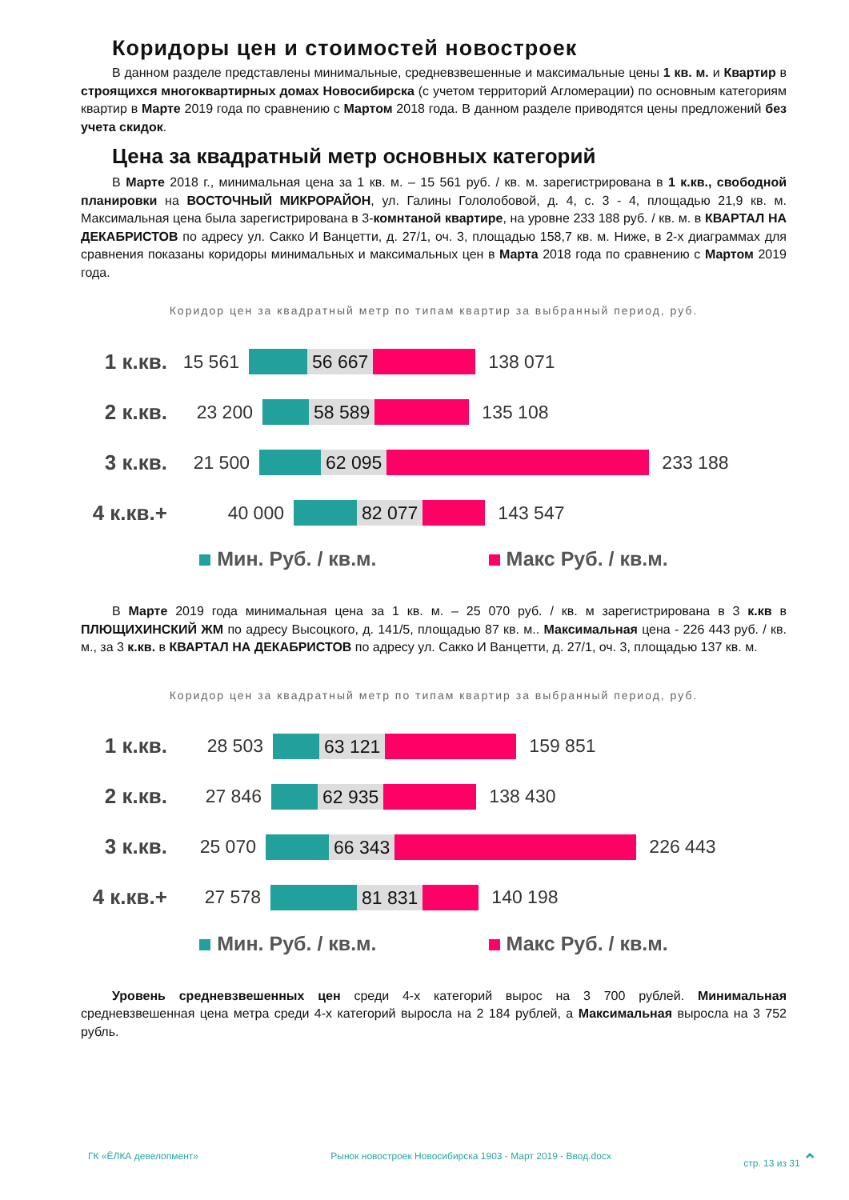Коридоры цен и стоимостей новостроек
В данном разделе представлены минимальные, средневзвешенные и максимальные цены 1 кв. м. и Квартир в строящихся многоквартирных домах Новосибирска (с учетом территорий Агломерации) по основным категориям квартир в Марте 2019 года по сравнению с Мартом 2018 года. В данном разделе приводятся цены предложений без учета скидок.
Цена за квадратный метр основных категорий
В Марте 2018 г., минимальная цена за 1 кв. м. – 15 561 руб. / кв. м. зарегистрирована в 1 к.кв., свободной планировки на ВОСТОЧНЫЙ МИКРОРАЙОН, ул. Галины Гололобовой, д. 4, с. 3 - 4, площадью 21,9 кв. м. Максимальная цена была зарегистрирована в 3-комнтаной квартире, на уровне 233 188 руб. / кв. м. в КВАРТАЛ НА ДЕКАБРИСТОВ по адресу ул. Сакко И Ванцетти, д. 27/1, оч. 3, площадью 158,7 кв. м. Ниже, в 2-х диаграммах для сравнения показаны коридоры минимальных и максимальных цен в Марта 2018 года по сравнению с Мартом 2019 года.
Коридор цен за квадратный метр по типам квартир за выбранный период, руб.
1 к.кв. 15 561 56 667 138 071
2 к.кв. 23 200 58 589 135 108
3 к.кв. 21 500 62 095 233 188
4 к.кв.+ 40 000 82 077 143 547
Мин. Руб. / кв.м. Макс Руб. / кв.м.
В Марте 2019 года минимальная цена за 1 кв. м. – 25 070 руб. / кв. м зарегистрирована в 3 к.кв в ПЛЮЩИХИНСКИЙ ЖМ по адресу Высоцкого, д. 141/5, площадью 87 кв. м.. Максимальная цена - 226 443 руб. / кв. м., за 3 к.кв. в КВАРТАЛ НА ДЕКАБРИСТОВ по адресу ул. Сакко И Ванцетти, д. 27/1, оч. 3, площадью 137 кв. м.
Коридор цен за квадратный метр по типам квартир за выбранный период, руб.
1 к.кв. 28 503 63 121 159 851
2 к.кв. 27 846 62 935 138 430
3 к.кв. 25 070 66 343 226 443
4 к.кв.+ 27 578 81 831 140 198
Мин. Руб. / кв.м. Макс Руб. / кв.м.
Уровень средневзвешенных цен среди 4-х категорий вырос на 3 700 рублей. Минимальная средневзвешенная цена метра среди 4-х категорий выросла на 2 184 рублей, а Максимальная выросла на 3 752 рубль.
ГК «ЁЛКА девелопмент» Рынок новостроек Новосибирска 1903 - Март 2019 - Ввод.docx стр. 13 из 31 ⌃